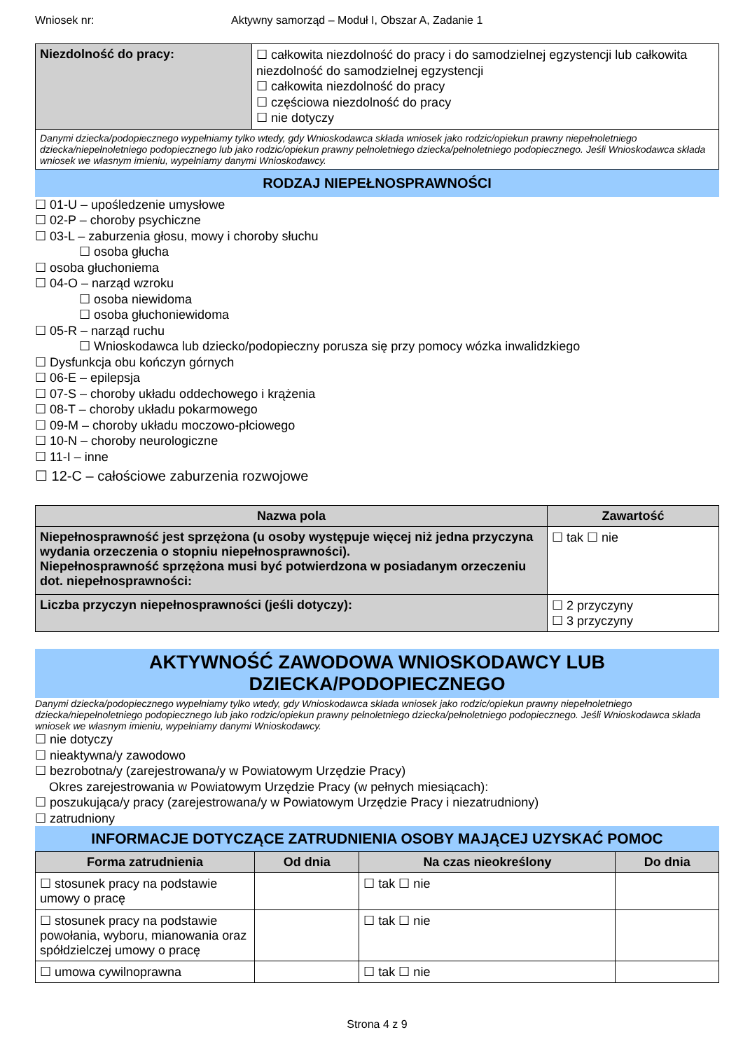Wniosek nr: Aktywny samorząd – Moduł I, Obszar A, Zadanie 1
| Niezdolność do pracy: | ☐ całkowita niezdolność do pracy i do samodzielnej egzystencji lub całkowita niezdolność do samodzielnej egzystencji ☐ całkowita niezdolność do pracy ☐ częściowa niezdolność do pracy ☐ nie dotyczy |
| Danymi dziecka/podopiecznego wypełniamy tylko wtedy, gdy Wnioskodawca składa wniosek jako rodzic/opiekun prawny niepełnoletniego dziecka/niepełnoletniego podopiecznego lub jako rodzic/opiekun prawny pełnoletniego dziecka/pełnoletniego podopiecznego. Jeśli Wnioskodawca składa wniosek we własnym imieniu, wypełniamy danymi Wnioskodawcy. | |
RODZAJ NIEPEŁNOSPRAWNOŚCI
☐ 01-U – upośledzenie umysłowe
☐ 02-P – choroby psychiczne
☐ 03-L – zaburzenia głosu, mowy i choroby słuchu
☐ osoba głucha
☐ osoba głuchoniema
☐ 04-O – narząd wzroku
☐ osoba niewidoma
☐ osoba głuchoniewidoma
☐ 05-R – narząd ruchu
☐ Wnioskodawca lub dziecko/podopieczny porusza się przy pomocy wózka inwalidzkiego
☐ Dysfunkcja obu kończyn górnych
☐ 06-E – epilepsja
☐ 07-S – choroby układu oddechowego i krążenia
☐ 08-T – choroby układu pokarmowego
☐ 09-M – choroby układu moczowo-płciowego
☐ 10-N – choroby neurologiczne
☐ 11-I – inne
☐ 12-C – całościowe zaburzenia rozwojowe
| Nazwa pola | Zawartość |
| --- | --- |
| Niepełnosprawność jest sprzężona (u osoby występuje więcej niż jedna przyczyna wydania orzeczenia o stopniu niepełnosprawności). Niepełnosprawność sprzężona musi być potwierdzona w posiadanym orzeczeniu dot. niepełnosprawności: | ☐ tak ☐ nie |
| Liczba przyczyn niepełnosprawności (jeśli dotyczy): | ☐ 2 przyczyny ☐ 3 przyczyny |
AKTYWNOŚĆ ZAWODOWA WNIOSKODAWCY LUB DZIECKA/PODOPIECZNEGO
Danymi dziecka/podopiecznego wypełniamy tylko wtedy, gdy Wnioskodawca składa wniosek jako rodzic/opiekun prawny niepełnoletniego dziecka/niepełnoletniego podopiecznego lub jako rodzic/opiekun prawny pełnoletniego dziecka/pełnoletniego podopiecznego. Jeśli Wnioskodawca składa wniosek we własnym imieniu, wypełniamy danymi Wnioskodawcy.
☐ nie dotyczy
☐ nieaktywna/y zawodowo
☐ bezrobotna/y (zarejestrowana/y w Powiatowym Urzędzie Pracy)
Okres zarejestrowania w Powiatowym Urzędzie Pracy (w pełnych miesiącach):
☐ poszukująca/y pracy (zarejestrowana/y w Powiatowym Urzędzie Pracy i niezatrudniony)
☐ zatrudniony
INFORMACJE DOTYCZĄCE ZATRUDNIENIA OSOBY MAJĄCEJ UZYSKAĆ POMOC
| Forma zatrudnienia | Od dnia | Na czas nieokreślony | Do dnia |
| --- | --- | --- | --- |
| ☐ stosunek pracy na podstawie umowy o pracę | | ☐ tak ☐ nie | |
| ☐ stosunek pracy na podstawie powołania, wyboru, mianowania oraz spółdzielczej umowy o pracę | | ☐ tak ☐ nie | |
| ☐ umowa cywilnoprawna | | ☐ tak ☐ nie | |
Strona 4 z 9